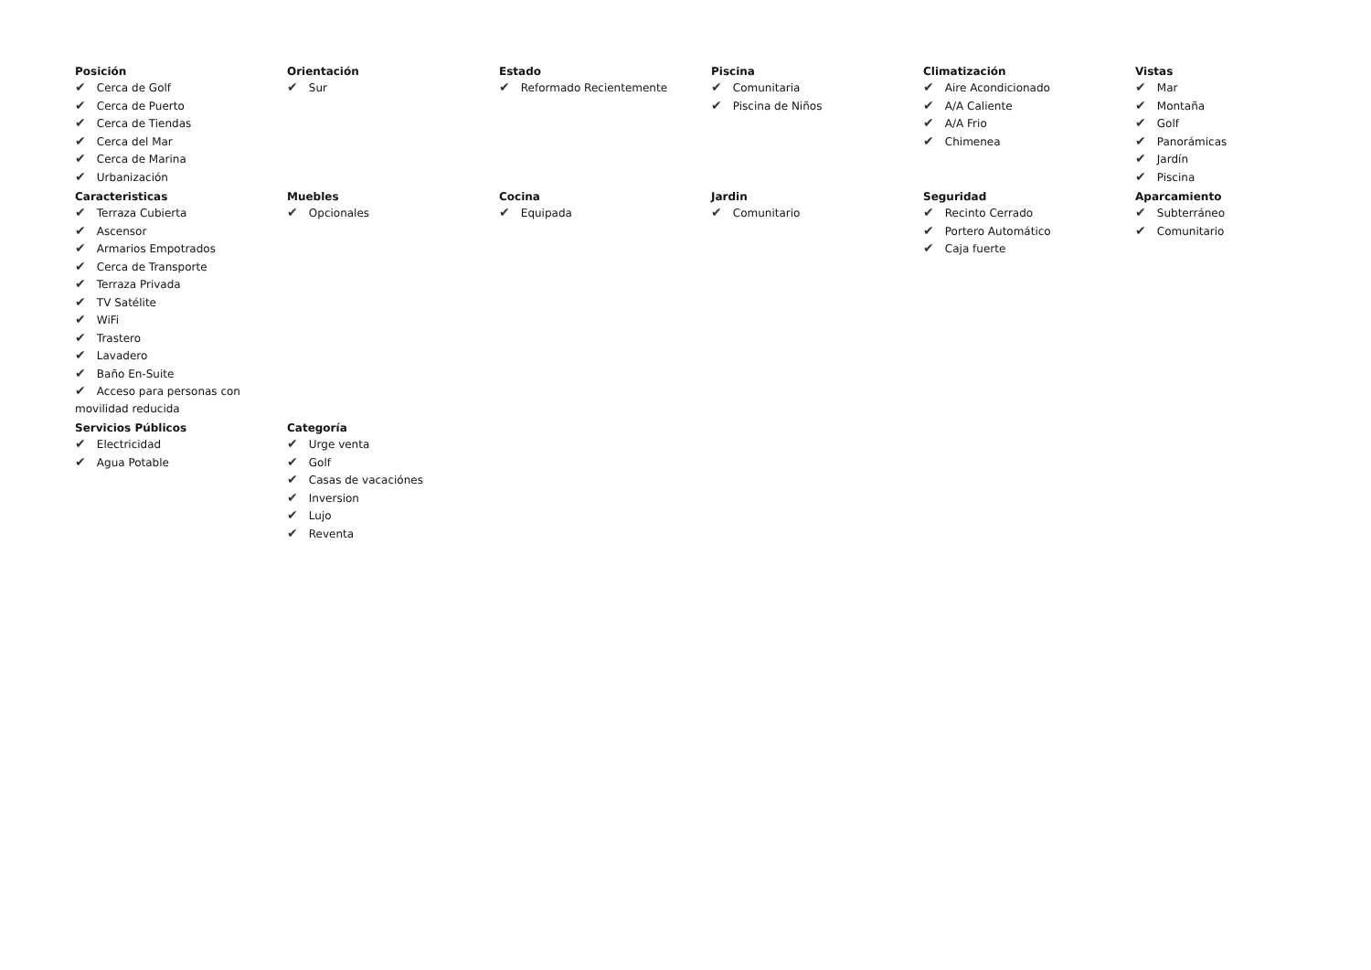Posición
✔ Cerca de Golf
✔ Cerca de Puerto
✔ Cerca de Tiendas
✔ Cerca del Mar
✔ Cerca de Marina
✔ Urbanización
Orientación
✔ Sur
Estado
✔ Reformado Recientemente
Piscina
✔ Comunitaria
✔ Piscina de Niños
Climatización
✔ Aire Acondicionado
✔ A/A Caliente
✔ A/A Frio
✔ Chimenea
Vistas
✔ Mar
✔ Montaña
✔ Golf
✔ Panorámicas
✔ Jardín
✔ Piscina
Caracteristicas
✔ Terraza Cubierta
✔ Ascensor
✔ Armarios Empotrados
✔ Cerca de Transporte
✔ Terraza Privada
✔ TV Satélite
✔ WiFi
✔ Trastero
✔ Lavadero
✔ Baño En-Suite
✔ Acceso para personas con movilidad reducida
Muebles
✔ Opcionales
Cocina
✔ Equipada
Jardin
✔ Comunitario
Seguridad
✔ Recinto Cerrado
✔ Portero Automático
✔ Caja fuerte
Aparcamiento
✔ Subterráneo
✔ Comunitario
Servicios Públicos
✔ Electricidad
✔ Agua Potable
Categoría
✔ Urge venta
✔ Golf
✔ Casas de vacaciónes
✔ Inversion
✔ Lujo
✔ Reventa